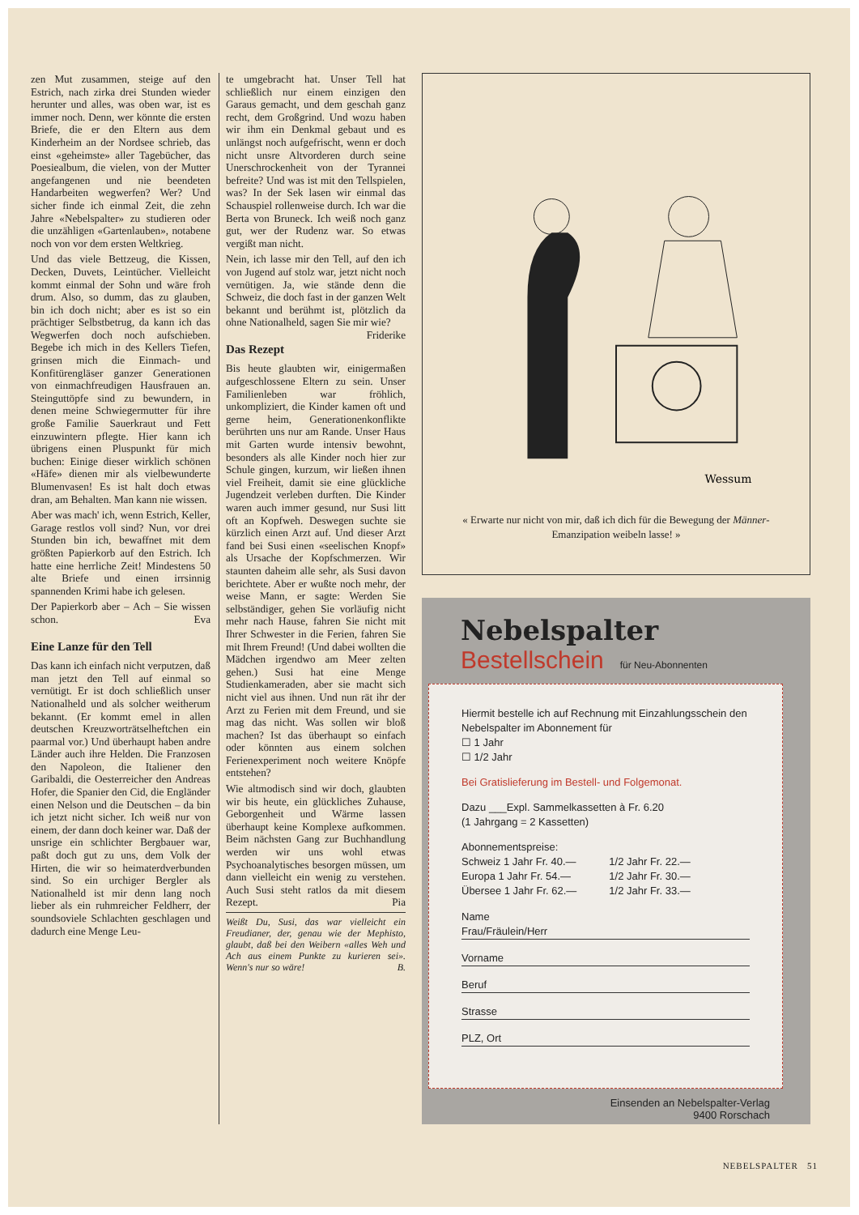zen Mut zusammen, steige auf den Estrich, nach zirka drei Stunden wieder herunter und alles, was oben war, ist es immer noch. Denn, wer könnte die ersten Briefe, die er den Eltern aus dem Kinderheim an der Nordsee schrieb, das einst «geheimste» aller Tagebücher, das Poesiealbum, die vielen, von der Mutter angefangenen und nie beendeten Handarbeiten wegwerfen? Wer? Und sicher finde ich einmal Zeit, die zehn Jahre «Nebelspalter» zu studieren oder die unzähligen «Gartenlauben», notabene noch von vor dem ersten Weltkrieg.
Und das viele Bettzeug, die Kissen, Decken, Duvets, Leintücher. Vielleicht kommt einmal der Sohn und wäre froh drum. Also, so dumm, das zu glauben, bin ich doch nicht; aber es ist so ein prächtiger Selbstbetrug, da kann ich das Wegwerfen doch noch aufschieben. Begebe ich mich in des Kellers Tiefen, grinsen mich die Einmach- und Konfitürengläser ganzer Generationen von einmachfreudigen Hausfrauen an. Steinguttöpfe sind zu bewundern, in denen meine Schwiegermutter für ihre große Familie Sauerkraut und Fett einzuwintern pflegte. Hier kann ich übrigens einen Pluspunkt für mich buchen: Einige dieser wirklich schönen «Häfe» dienen mir als vielbewunderte Blumenvasen! Es ist halt doch etwas dran, am Behalten. Man kann nie wissen.
Aber was mach' ich, wenn Estrich, Keller, Garage restlos voll sind? Nun, vor drei Stunden bin ich, bewaffnet mit dem größten Papierkorb auf den Estrich. Ich hatte eine herrliche Zeit! Mindestens 50 alte Briefe und einen irrsinnig spannenden Krimi habe ich gelesen.
Der Papierkorb aber – Ach – Sie wissen schon. Eva
Eine Lanze für den Tell
Das kann ich einfach nicht verputzen, daß man jetzt den Tell auf einmal so vernütigt. Er ist doch schließlich unser Nationalheld und als solcher weitherum bekannt. (Er kommt emel in allen deutschen Kreuzworträtselheftchen ein paarmal vor.) Und überhaupt haben andre Länder auch ihre Helden. Die Franzosen den Napoleon, die Italiener den Garibaldi, die Oesterreicher den Andreas Hofer, die Spanier den Cid, die Engländer einen Nelson und die Deutschen – da bin ich jetzt nicht sicher. Ich weiß nur von einem, der dann doch keiner war. Daß der unsrige ein schlichter Bergbauer war, paßt doch gut zu uns, dem Volk der Hirten, die wir so heimaterdverbunden sind. So ein urchiger Bergler als Nationalheld ist mir denn lang noch lieber als ein ruhmreicher Feldherr, der soundsoviele Schlachten geschlagen und dadurch eine Menge Leu-
te umgebracht hat. Unser Tell hat schließlich nur einem einzigen den Garaus gemacht, und dem geschah ganz recht, dem Großgrind. Und wozu haben wir ihm ein Denkmal gebaut und es unlängst noch aufgefrischt, wenn er doch nicht unsre Altvorderen durch seine Unerschrockenheit von der Tyrannei befreite? Und was ist mit den Tellspielen, was? In der Sek lasen wir einmal das Schauspiel rollenweise durch. Ich war die Berta von Bruneck. Ich weiß noch ganz gut, wer der Rudenz war. So etwas vergißt man nicht.
Nein, ich lasse mir den Tell, auf den ich von Jugend auf stolz war, jetzt nicht noch vernütigen. Ja, wie stände denn die Schweiz, die doch fast in der ganzen Welt bekannt und berühmt ist, plötzlich da ohne Nationalheld, sagen Sie mir wie? Friderike
Das Rezept
Bis heute glaubten wir, einigermaßen aufgeschlossene Eltern zu sein. Unser Familienleben war fröhlich, unkompliziert, die Kinder kamen oft und gerne heim, Generationenkonflikte berührten uns nur am Rande. Unser Haus mit Garten wurde intensiv bewohnt, besonders als alle Kinder noch hier zur Schule gingen, kurzum, wir ließen ihnen viel Freiheit, damit sie eine glückliche Jugendzeit verleben durften. Die Kinder waren auch immer gesund, nur Susi litt oft an Kopfweh. Deswegen suchte sie kürzlich einen Arzt auf. Und dieser Arzt fand bei Susi einen «seelischen Knopf» als Ursache der Kopfschmerzen. Wir staunten daheim alle sehr, als Susi davon berichtete. Aber er wußte noch mehr, der weise Mann, er sagte: Werden Sie selbständiger, gehen Sie vorläufig nicht mehr nach Hause, fahren Sie nicht mit Ihrer Schwester in die Ferien, fahren Sie mit Ihrem Freund! (Und dabei wollten die Mädchen irgendwo am Meer zelten gehen.) Susi hat eine Menge Studienkameraden, aber sie macht sich nicht viel aus ihnen. Und nun rät ihr der Arzt zu Ferien mit dem Freund, und sie mag das nicht. Was sollen wir bloß machen? Ist das überhaupt so einfach oder könnten aus einem solchen Ferienexperiment noch weitere Knöpfe entstehen?
Wie altmodisch sind wir doch, glaubten wir bis heute, ein glückliches Zuhause, Geborgenheit und Wärme lassen überhaupt keine Komplexe aufkommen. Beim nächsten Gang zur Buchhandlung werden wir uns wohl etwas Psychoanalytisches besorgen müssen, um dann vielleicht ein wenig zu verstehen. Auch Susi steht ratlos da mit diesem Rezept. Pia
Weißt Du, Susi, das war vielleicht ein Freudianer, der, genau wie der Mephisto, glaubt, daß bei den Weibern «alles Weh und Ach aus einem Punkte zu kurieren sei». Wenn's nur so wäre! B.
Wessum
« Erwarte nur nicht von mir, daß ich dich für die Bewegung der Männer-Emanzipation weibeln lasse! »
Nebelspalter
Bestellschein für Neu-Abonnenten
Hiermit bestelle ich auf Rechnung mit Einzahlungsschein den Nebelspalter im Abonnement für
☐ 1 Jahr
☐ 1/2 Jahr
Bei Gratislieferung im Bestell- und Folgemonat.
Dazu ___Expl. Sammelkassetten à Fr. 6.20
(1 Jahrgang = 2 Kassetten)
Abonnementspreise:
Schweiz 1 Jahr Fr. 40.—
Europa 1 Jahr Fr. 54.—
Übersee 1 Jahr Fr. 62.—
1/2 Jahr Fr. 22.—
1/2 Jahr Fr. 30.—
1/2 Jahr Fr. 33.—
Name
Frau/Fräulein/Herr
Vorname
Beruf
Strasse
PLZ, Ort
Einsenden an Nebelspalter-Verlag
9400 Rorschach
NEBELSPALTER 51